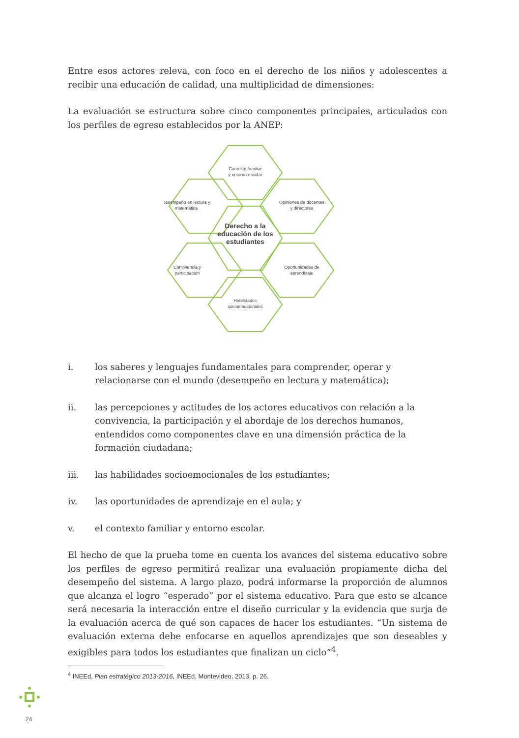Entre esos actores releva, con foco en el derecho de los niños y adolescentes a recibir una educación de calidad, una multiplicidad de dimensiones:
La evaluación se estructura sobre cinco componentes principales, articulados con los perfiles de egreso establecidos por la ANEP:
Contexto familiar
y entorno escolar
Desempeño en lectura y
matemática
Opiniones de docentes
y directores
Derecho a la
educación de los
estudiantes
Convivencia y
participación
Oportunidades de
aprendizaje
Habilidades
socioemocionales
i. los saberes y lenguajes fundamentales para comprender, operar y relacionarse con el mundo (desempeño en lectura y matemática);
ii. las percepciones y actitudes de los actores educativos con relación a la convivencia, la participación y el abordaje de los derechos humanos, entendidos como componentes clave en una dimensión práctica de la formación ciudadana;
iii. las habilidades socioemocionales de los estudiantes;
iv. las oportunidades de aprendizaje en el aula; y
v. el contexto familiar y entorno escolar.
El hecho de que la prueba tome en cuenta los avances del sistema educativo sobre los perfiles de egreso permitirá realizar una evaluación propiamente dicha del desempeño del sistema. A largo plazo, podrá informarse la proporción de alumnos que alcanza el logro “esperado” por el sistema educativo. Para que esto se alcance será necesaria la interacción entre el diseño curricular y la evidencia que surja de la evaluación acerca de qué son capaces de hacer los estudiantes. “Un sistema de evaluación externa debe enfocarse en aquellos aprendizajes que son deseables y exigibles para todos los estudiantes que finalizan un ciclo”<sup>4</sup>.
<sup>4</sup> INEEd, Plan estratégico 2013-2016, INEEd, Montevideo, 2013, p. 26.
24